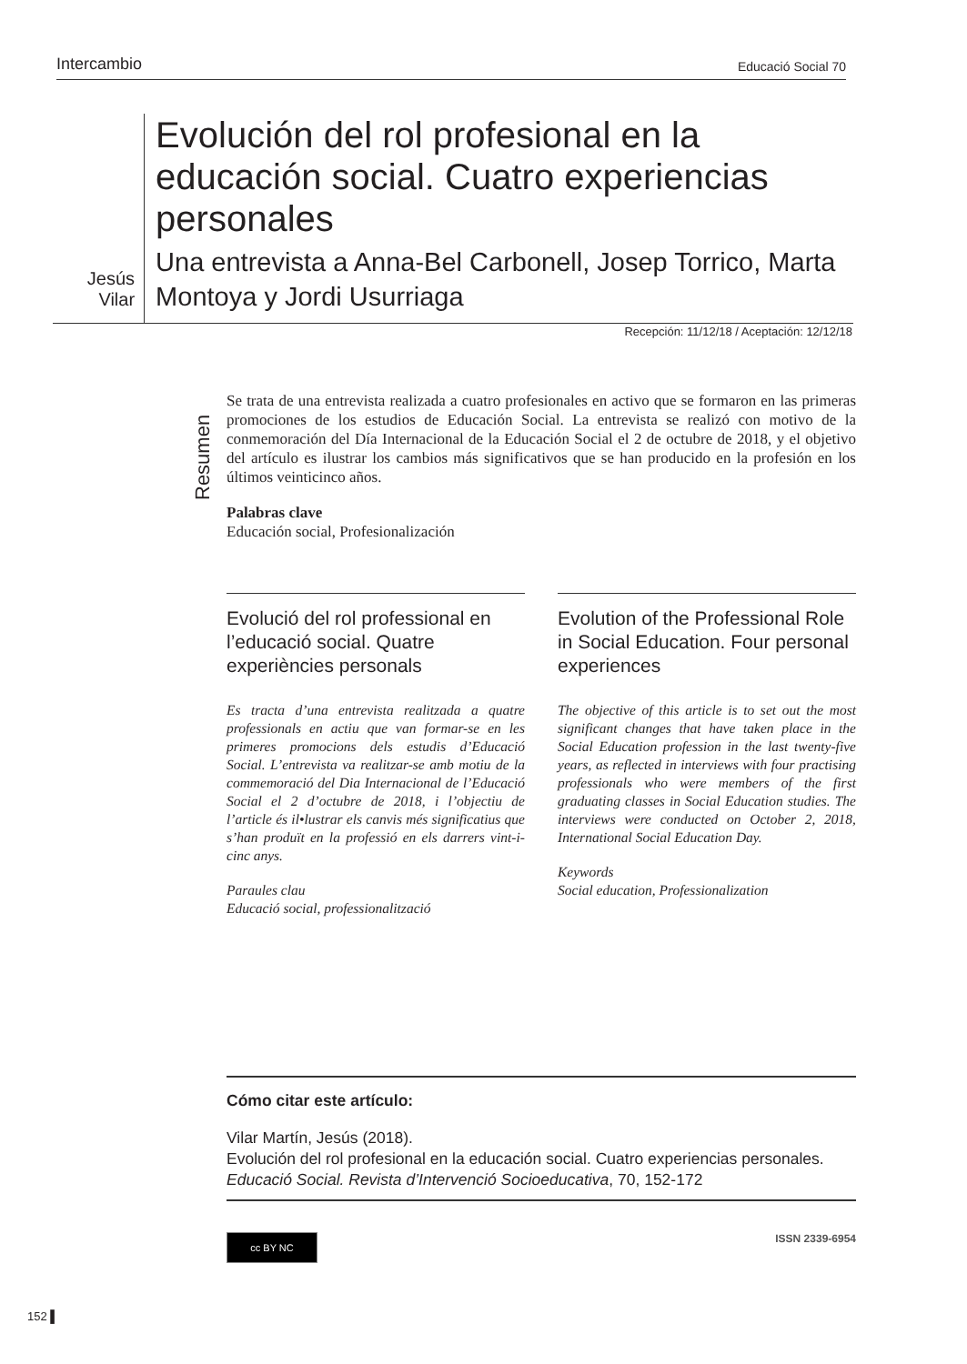Intercambio Educació Social 70
Jesús Vilar
Evolución del rol profesional en la educación social. Cuatro experiencias personales
Una entrevista a Anna-Bel Carbonell, Josep Torrico, Marta Montoya y Jordi Usurriaga
Recepción: 11/12/18 / Aceptación: 12/12/18
Resumen
Se trata de una entrevista realizada a cuatro profesionales en activo que se formaron en las primeras promociones de los estudios de Educación Social. La entrevista se realizó con motivo de la conmemoración del Día Internacional de la Educación Social el 2 de octubre de 2018, y el objetivo del artículo es ilustrar los cambios más significativos que se han producido en la profesión en los últimos veinticinco años.
Palabras clave
Educación social, Profesionalización
Evolució del rol professional en l’educació social. Quatre experiències personals
Es tracta d’una entrevista realitzada a quatre professionals en actiu que van formar-se en les primeres promocions dels estudis d’Educació Social. L’entrevista va realitzar-se amb motiu de la commemoració del Dia Internacional de l’Educació Social el 2 d’octubre de 2018, i l’objectiu de l’article és il•lustrar els canvis més significatius que s’han produït en la professió en els darrers vint-i-cinc anys.
Paraules clau
Educació social, professionalització
Evolution of the Professional Role in Social Education. Four personal experiences
The objective of this article is to set out the most significant changes that have taken place in the Social Education profession in the last twenty-five years, as reflected in interviews with four practising professionals who were members of the first graduating classes in Social Education studies. The interviews were conducted on October 2, 2018, International Social Education Day.
Keywords
Social education, Professionalization
Cómo citar este artículo:
Vilar Martín, Jesús (2018).
Evolución del rol profesional en la educación social. Cuatro experiencias personales.
Educació Social. Revista d’Intervenció Socioeducativa, 70, 152-172
cc BY NC
ISSN 2339-6954
152 ▌